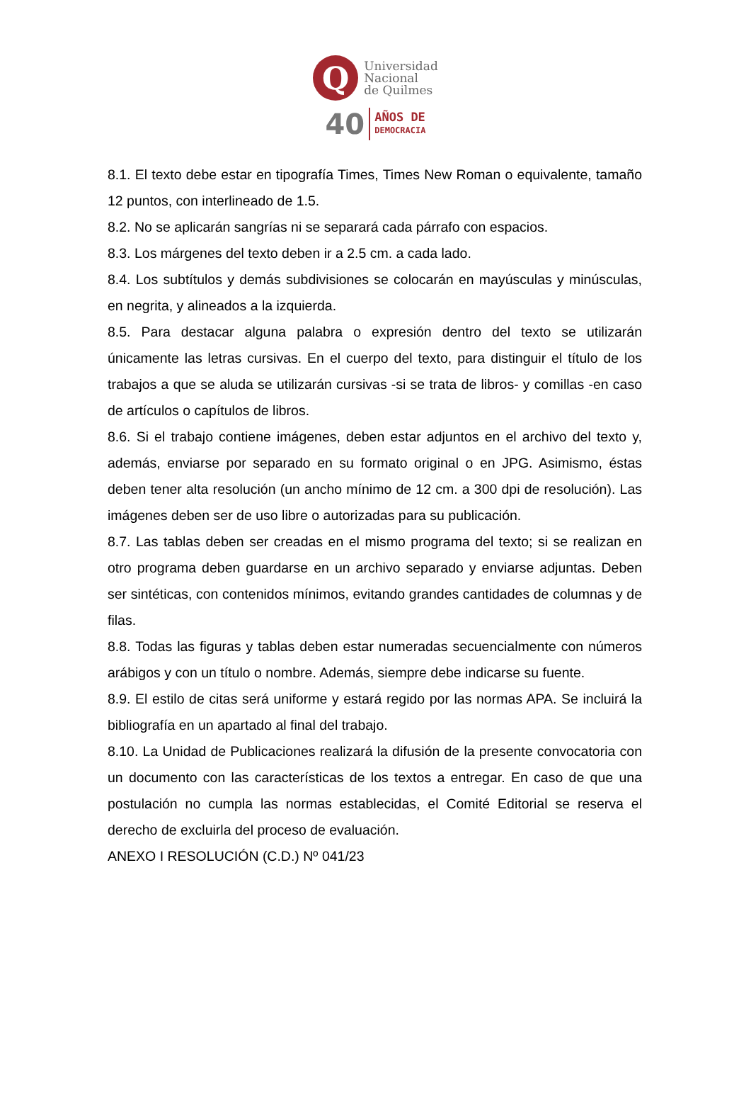Q
Universidad
Nacional
de Quilmes
40
AÑOS DE
DEMOCRACIA
8.1. El texto debe estar en tipografía Times, Times New Roman o equivalente, tamaño 12 puntos, con interlineado de 1.5.
8.2. No se aplicarán sangrías ni se separará cada párrafo con espacios.
8.3. Los márgenes del texto deben ir a 2.5 cm. a cada lado.
8.4. Los subtítulos y demás subdivisiones se colocarán en mayúsculas y minúsculas, en negrita, y alineados a la izquierda.
8.5. Para destacar alguna palabra o expresión dentro del texto se utilizarán únicamente las letras cursivas. En el cuerpo del texto, para distinguir el título de los trabajos a que se aluda se utilizarán cursivas -si se trata de libros- y comillas -en caso de artículos o capítulos de libros.
8.6. Si el trabajo contiene imágenes, deben estar adjuntos en el archivo del texto y, además, enviarse por separado en su formato original o en JPG. Asimismo, éstas deben tener alta resolución (un ancho mínimo de 12 cm. a 300 dpi de resolución). Las imágenes deben ser de uso libre o autorizadas para su publicación.
8.7. Las tablas deben ser creadas en el mismo programa del texto; si se realizan en otro programa deben guardarse en un archivo separado y enviarse adjuntas. Deben ser sintéticas, con contenidos mínimos, evitando grandes cantidades de columnas y de filas.
8.8. Todas las figuras y tablas deben estar numeradas secuencialmente con números arábigos y con un título o nombre. Además, siempre debe indicarse su fuente.
8.9. El estilo de citas será uniforme y estará regido por las normas APA. Se incluirá la bibliografía en un apartado al final del trabajo.
8.10. La Unidad de Publicaciones realizará la difusión de la presente convocatoria con un documento con las características de los textos a entregar. En caso de que una postulación no cumpla las normas establecidas, el Comité Editorial se reserva el derecho de excluirla del proceso de evaluación.
ANEXO I RESOLUCIÓN (C.D.) Nº 041/23